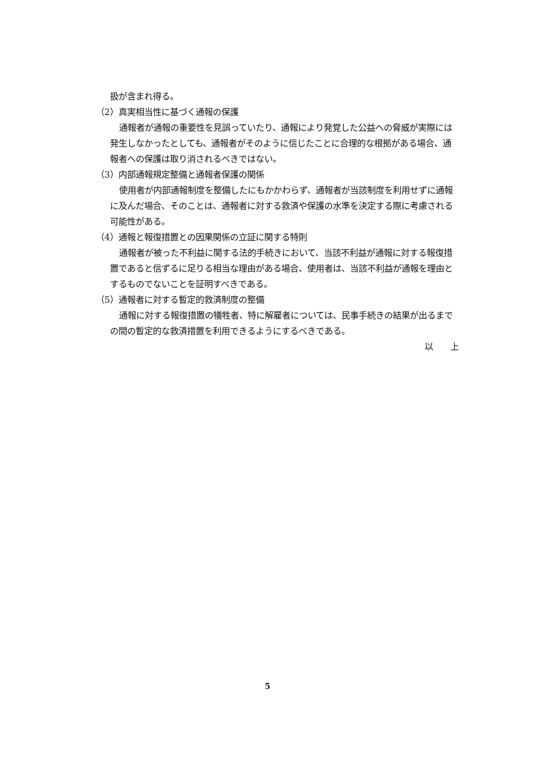扱が含まれ得る。
（2）真実相当性に基づく通報の保護
通報者が通報の重要性を見誤っていたり、通報により発覚した公益への脅威が実際には発生しなかったとしても、通報者がそのように信じたことに合理的な根拠がある場合、通報者への保護は取り消されるべきではない。
（3）内部通報規定整備と通報者保護の関係
使用者が内部通報制度を整備したにもかかわらず、通報者が当該制度を利用せずに通報に及んだ場合、そのことは、通報者に対する救済や保護の水準を決定する際に考慮される可能性がある。
（4）通報と報復措置との因果関係の立証に関する特則
通報者が被った不利益に関する法的手続きにおいて、当該不利益が通報に対する報復措置であると信ずるに足りる相当な理由がある場合、使用者は、当該不利益が通報を理由とするものでないことを証明すべきである。
（5）通報者に対する暫定的救済制度の整備
通報に対する報復措置の犠牲者、特に解雇者については、民事手続きの結果が出るまでの間の暫定的な救済措置を利用できるようにするべきである。
以　　上
5